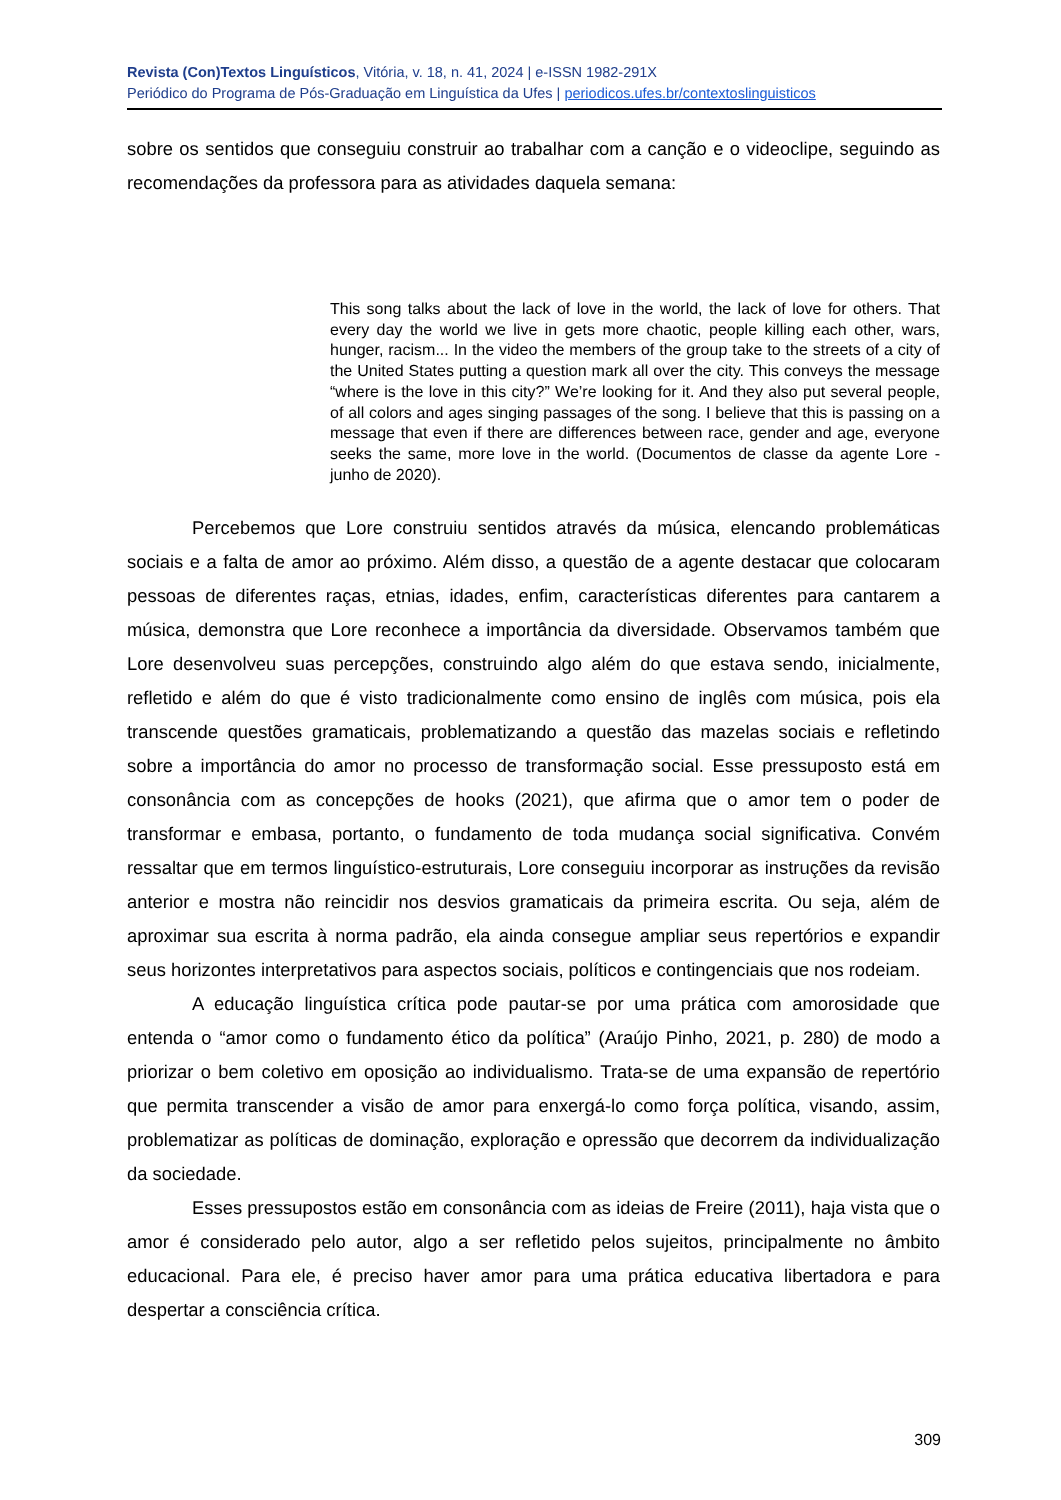Revista (Con)Textos Linguísticos, Vitória, v. 18, n. 41, 2024 | e-ISSN 1982-291X
Periódico do Programa de Pós-Graduação em Linguística da Ufes | periodicos.ufes.br/contextoslinguisticos
sobre os sentidos que conseguiu construir ao trabalhar com a canção e o videoclipe, seguindo as recomendações da professora para as atividades daquela semana:
This song talks about the lack of love in the world, the lack of love for others. That every day the world we live in gets more chaotic, people killing each other, wars, hunger, racism... In the video the members of the group take to the streets of a city of the United States putting a question mark all over the city. This conveys the message “where is the love in this city?” We’re looking for it. And they also put several people, of all colors and ages singing passages of the song. I believe that this is passing on a message that even if there are differences between race, gender and age, everyone seeks the same, more love in the world. (Documentos de classe da agente Lore - junho de 2020).
Percebemos que Lore construiu sentidos através da música, elencando problemáticas sociais e a falta de amor ao próximo. Além disso, a questão de a agente destacar que colocaram pessoas de diferentes raças, etnias, idades, enfim, características diferentes para cantarem a música, demonstra que Lore reconhece a importância da diversidade. Observamos também que Lore desenvolveu suas percepções, construindo algo além do que estava sendo, inicialmente, refletido e além do que é visto tradicionalmente como ensino de inglês com música, pois ela transcende questões gramaticais, problematizando a questão das mazelas sociais e refletindo sobre a importância do amor no processo de transformação social. Esse pressuposto está em consonância com as concepções de hooks (2021), que afirma que o amor tem o poder de transformar e embasa, portanto, o fundamento de toda mudança social significativa. Convém ressaltar que em termos linguístico-estruturais, Lore conseguiu incorporar as instruções da revisão anterior e mostra não reincidir nos desvios gramaticais da primeira escrita. Ou seja, além de aproximar sua escrita à norma padrão, ela ainda consegue ampliar seus repertórios e expandir seus horizontes interpretativos para aspectos sociais, políticos e contingenciais que nos rodeiam.
A educação linguística crítica pode pautar-se por uma prática com amorosidade que entenda o “amor como o fundamento ético da política” (Araújo Pinho, 2021, p. 280) de modo a priorizar o bem coletivo em oposição ao individualismo. Trata-se de uma expansão de repertório que permita transcender a visão de amor para enxergá-lo como força política, visando, assim, problematizar as políticas de dominação, exploração e opressão que decorrem da individualização da sociedade.
Esses pressupostos estão em consonância com as ideias de Freire (2011), haja vista que o amor é considerado pelo autor, algo a ser refletido pelos sujeitos, principalmente no âmbito educacional. Para ele, é preciso haver amor para uma prática educativa libertadora e para despertar a consciência crítica.
309